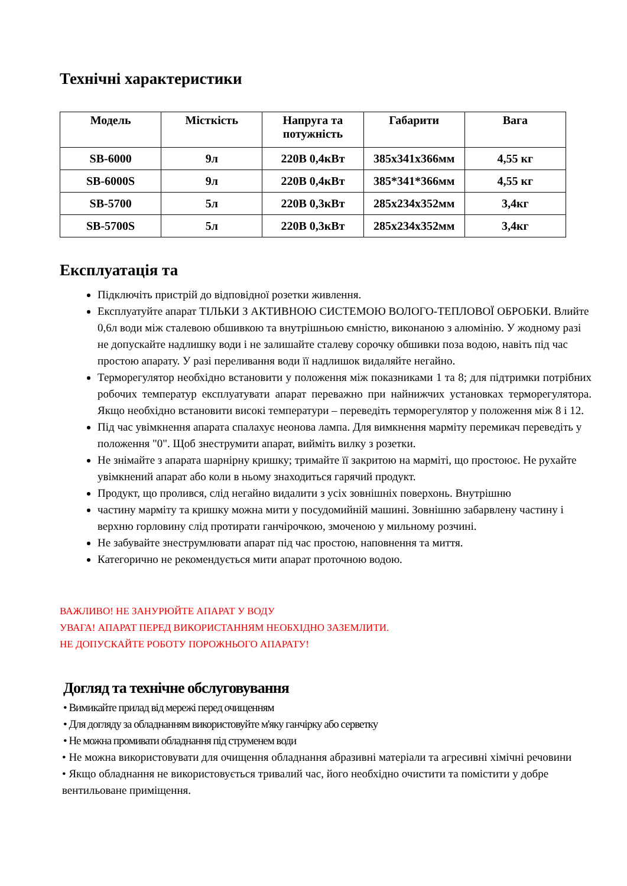Технічні характеристики
| Модель | Місткість | Напруга та потужність | Габарити | Вага |
| --- | --- | --- | --- | --- |
| SB-6000 | 9л | 220В 0,4кВт | 385x341x366мм | 4,55 кг |
| SB-6000S | 9л | 220В 0,4кВт | 385*341*366мм | 4,55 кг |
| SB-5700 | 5л | 220В 0,3кВт | 285x234x352мм | 3,4кг |
| SB-5700S | 5л | 220В 0,3кВт | 285x234x352мм | 3,4кг |
Експлуатація та
Підключіть пристрій до відповідної розетки живлення.
Експлуатуйте апарат ТІЛЬКИ З АКТИВНОЮ СИСТЕМОЮ ВОЛОГО-ТЕПЛОВОЇ ОБРОБКИ. Влийте 0,6л води між сталевою обшивкою та внутрішньою ємністю, виконаною з алюмінію. У жодному разі не допускайте надлишку води і не залишайте сталеву сорочку обшивки поза водою, навіть під час простою апарату. У разі переливання води її надлишок видаляйте негайно.
Терморегулятор необхідно встановити у положення між показниками 1 та 8; для підтримки потрібних робочих температур експлуатувати апарат переважно при найнижчих установках терморегулятора. Якщо необхідно встановити високі температури – переведіть терморегулятор у положення між 8 і 12.
Під час увімкнення апарата спалахує неонова лампа. Для вимкнення марміту перемикач переведіть у положення "0". Щоб знеструмити апарат, вийміть вилку з розетки.
Не знімайте з апарата шарнірну кришку; тримайте її закритою на марміті, що простоює. Не рухайте увімкнений апарат або коли в ньому знаходиться гарячий продукт.
Продукт, що пролився, слід негайно видалити з усіх зовнішніх поверхонь. Внутрішню
частину марміту та кришку можна мити у посудомийній машині. Зовнішню забарвлену частину і верхню горловину слід протирати ганчірочкою, змоченою у мильному розчині.
Не забувайте знеструмлювати апарат під час простою, наповнення та миття.
Категорично не рекомендується мити апарат проточною водою.
ВАЖЛИВО! НЕ ЗАНУРЮЙТЕ АПАРАТ У ВОДУ
УВАГА! АПАРАТ ПЕРЕД ВИКОРИСТАННЯМ НЕОБХІДНО ЗАЗЕМЛИТИ.
НЕ ДОПУСКАЙТЕ РОБОТУ ПОРОЖНЬОГО АПАРАТУ!
Догляд та технічне обслуговування
• Вимикайте прилад від мережі перед очищенням
• Для догляду за обладнанням використовуйте м'яку ганчірку або серветку
• Не можна промивати обладнання під струменем води
• Не можна використовувати для очищення обладнання абразивні матеріали та агресивні хімічні речовини
• Якщо обладнання не використовується тривалий час, його необхідно очистити та помістити у добре вентильоване приміщення.